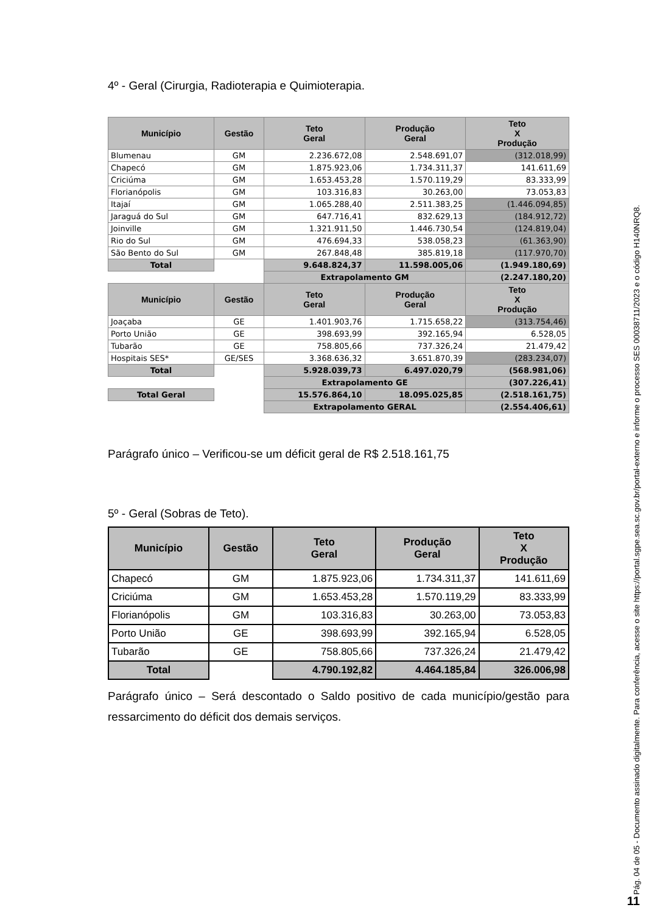4º - Geral (Cirurgia, Radioterapia e Quimioterapia.
| Município | Gestão | Teto Geral | Produção Geral | Teto X Produção |
| --- | --- | --- | --- | --- |
| Blumenau | GM | 2.236.672,08 | 2.548.691,07 | (312.018,99) |
| Chapecó | GM | 1.875.923,06 | 1.734.311,37 | 141.611,69 |
| Criciúma | GM | 1.653.453,28 | 1.570.119,29 | 83.333,99 |
| Florianópolis | GM | 103.316,83 | 30.263,00 | 73.053,83 |
| Itajaí | GM | 1.065.288,40 | 2.511.383,25 | (1.446.094,85) |
| Jaraguá do Sul | GM | 647.716,41 | 832.629,13 | (184.912,72) |
| Joinville | GM | 1.321.911,50 | 1.446.730,54 | (124.819,04) |
| Rio do Sul | GM | 476.694,33 | 538.058,23 | (61.363,90) |
| São Bento do Sul | GM | 267.848,48 | 385.819,18 | (117.970,70) |
| Total | | 9.648.824,37 | 11.598.005,06 | (1.949.180,69) |
| | | Extrapolamento GM | | (2.247.180,20) |
| Município | Gestão | Teto Geral | Produção Geral | Teto X Produção |
| Joaçaba | GE | 1.401.903,76 | 1.715.658,22 | (313.754,46) |
| Porto União | GE | 398.693,99 | 392.165,94 | 6.528,05 |
| Tubarão | GE | 758.805,66 | 737.326,24 | 21.479,42 |
| Hospitais SES* | GE/SES | 3.368.636,32 | 3.651.870,39 | (283.234,07) |
| Total | | 5.928.039,73 | 6.497.020,79 | (568.981,06) |
| | | Extrapolamento GE | | (307.226,41) |
| Total Geral | | 15.576.864,10 | 18.095.025,85 | (2.518.161,75) |
| | | Extrapolamento GERAL | | (2.554.406,61) |
Parágrafo único – Verificou-se um déficit geral de R$ 2.518.161,75
5º - Geral (Sobras de Teto).
| Município | Gestão | Teto Geral | Produção Geral | Teto X Produção |
| --- | --- | --- | --- | --- |
| Chapecó | GM | 1.875.923,06 | 1.734.311,37 | 141.611,69 |
| Criciúma | GM | 1.653.453,28 | 1.570.119,29 | 83.333,99 |
| Florianópolis | GM | 103.316,83 | 30.263,00 | 73.053,83 |
| Porto União | GE | 398.693,99 | 392.165,94 | 6.528,05 |
| Tubarão | GE | 758.805,66 | 737.326,24 | 21.479,42 |
| Total | | 4.790.192,82 | 4.464.185,84 | 326.006,98 |
Parágrafo único – Será descontado o Saldo positivo de cada município/gestão para ressarcimento do déficit dos demais serviços.
Pág. 04 de 05 - Documento assinado digitalmente. Para conferência, acesse o site https://portal.sgpe.sea.sc.gov.br/portal-externo e informe o processo SES 00038711/2023 e o código H140NRQ8.
11